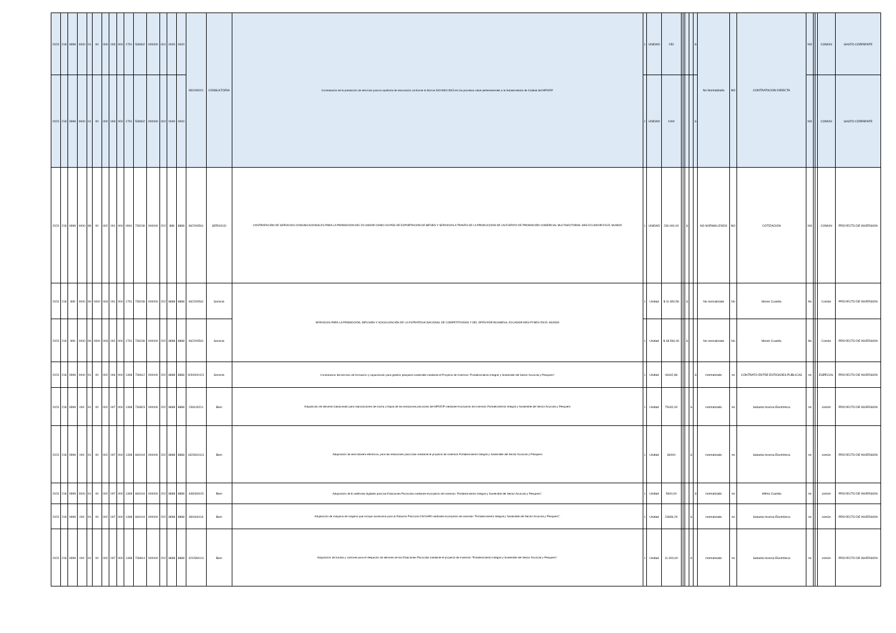| 2023 | 218 | 9999 | 0000 | 01 | 00 | 000 | 003 | 000 | 1701 | 530602 | 000000 | 001 | 0000 | 0000 | 831190021 | CONSULTORIA | Contratación de la prestación de servicios para la auditoría de renovación conforme la Norma ISO 9001:2015 en los procesos clave pertenecientes a la Subsecretaría de Calidad del MPCEIP. | 1 | UNIDAD | 250 | | | | | S | No Normalizado | NO | CONTRATACION DIRECTA | NO | | | COMUN | GASTO CORRIENTE |
| 2023 | 218 | 9999 | 0000 | 01 | 00 | 000 | 003 | 000 | 1701 | 530602 | 000000 | 002 | 0000 | 0000 | | | | 1 | UNIDAD | 1000 | | | | | S | | | | NO | | | COMUN | GASTO CORRIENTE |
| 2023 | 218 | 9999 | 0000 | 89 | 00 | 002 | 001 | 000 | 0901 | 730249 | 000000 | 202 | 888 | 8888 | 962200561 | SERVICIO | CONTRATACIÓN DE SERVICIOS COMUNICACIONALES PARA LA PROMOCIÓN DEL ECUADOR COMO UN PAÍS DE EXPORTACIÓN DE BIENES Y SERVICIOS A TRAVÉS DE LA PRODUCCIÓN DE UN EVENTO DE PROMOCIÓN COMERCIAL MULTISECTORIAL MÁS ECUADOR EN EL MUNDO | 1 | UNIDAD | 230.000,00 | | | S | | | NO NORMALIZADO | NO | COTIZACION | NO | | | COMUN | PROYECTO DE INVERSION |
| 2023 | 218 | 999 | 0000 | 90 | 0000 | 003 | 001 | 000 | 1701 | 730249 | 000000 | 202 | 8888 | 8888 | 962200561 | Servicio | SERVICIOS PARA LA PROMOCIÓN, DIFUSIÓN Y SOCIALIZACIÓN DE LA ESTRATEGIA NACIONAL DE COMPETITIVIDAD Y DEL OPEN FOR BUSINESS, ECUADOR MÁS PYMES EN EL MUNDO | 1 | Unidad | $ 11.650,56 | | | S | | | No normalizado | No | Menor Cuantía | No | | | Común | PROYECTO DE INVERSION |
| 2023 | 218 | 999 | 0000 | 90 | 0000 | 003 | 002 | 000 | 1701 | 730249 | 000000 | 202 | 8888 | 8888 | 962200561 | Servicio | | 1 | Unidad | $ 48.560,40 | | | S | | | No normalizado | No | Menor Cuantía | No | | | Común | PROYECTO DE INVERSION |
| 2023 | 218 | 9999 | 0000 | 91 | 00 | 002 | 006 | 000 | 1308 | 730612 | 000000 | 202 | 8888 | 8888 | 9290000121 | Servicio | Contratación del servicio de formación y capacitación para gestión pesquera sostenible mediante el Proyecto de Inversión “Fortalecimiento Integral y Sostenible del Sector Acuícola y Pesquero” | 1 | Unidad | 44642,86 | | | | | S | normalizado | no | CONTRATO ENTRE ENTIDADES PUBLICAS | no | | | ESPECIAL | PROYECTO DE INVERSION |
| 2023 | 218 | 9999 | 000 | 91 | 00 | 002 | 007 | 000 | 1308 | 730823 | 000000 | 202 | 8888 | 8888 | 233100211 | Bien | Adquisición de alimento balanceado para reproductores de trucha y tilapia de las estaciones piscícolas del MPCEIP mediante el proyecto de inversión Fortalecimiento Integral y Sostenible del Sector Acuícola y Pesquero | 1 | Unidad | 75000,00 | | | | S | | normalizado | no | Subasta Inversa Electrónica | no | | | común | PROYECTO DE INVERSION |
| 2023 | 218 | 9999 | 000 | 91 | 00 | 002 | 007 | 000 | 1308 | 840104 | 000000 | 202 | 8888 | 8888 | 4323004111 | Bien | Adquisición de seis blowers eléctricos, para las estaciones piscícolas mediante el proyecto de inversión Fortalecimiento Integral y Sostenible del Sector Acuícola y Pesquero | 1 | Unidad | 36000 | | | | S | | normalizado | no | Subasta Inversa Electrónica | no | | | común | PROYECTO DE INVERSION |
| 2023 | 218 | 9999 | 0000 | 91 | 00 | 002 | 007 | 000 | 1308 | 840104 | 000000 | 202 | 8888 | 8888 | 448260915 | Bien | Adquisición de 8 calefones digitales para las Estaciones Piscícolas mediante el proyecto de inversión "Fortalecimiento Integral y Sostenible del Sector Acuícola y Pesquero". | 1 | Unidad | 5600,00 | | | | | S | normalizado | no | Infima Cuantia | no | | | común | PROYECTO DE INVERSION |
| 2023 | 218 | 9999 | 000 | 91 | 00 | 002 | 007 | 000 | 1308 | 840104 | 000000 | 202 | 8888 | 8888 | 481600116 | Bien | Adquisición de máquina de oxígeno que incluye accesorios para la Estación Piscícola CACHARI mediante el proyecto de inversión "Fortalecimiento Integral y Sostenible del Sector Acuícola y Pesquero". | 1 | Unidad | 23839,29 | | | | S | | normalizado | no | Subasta Inversa Electrónica | no | | | común | PROYECTO DE INVERSION |
| 2023 | 218 | 9999 | 000 | 91 | 00 | 002 | 007 | 000 | 1308 | 730814 | 000000 | 202 | 8888 | 8888 | 321530013 | Bien | Adquisición de fundas y cartones para el despacho de alevines de las Estaciones Piscícolas mediante el proyecto de inversión "Fortalecimiento Integral y Sostenible del Sector Acuícola y Pesquero". | 1 | Unidad | 11.000,00 | | | | S | | normalizado | no | Subasta Inversa Electrónica | no | | | común | PROYECTO DE INVERSION |